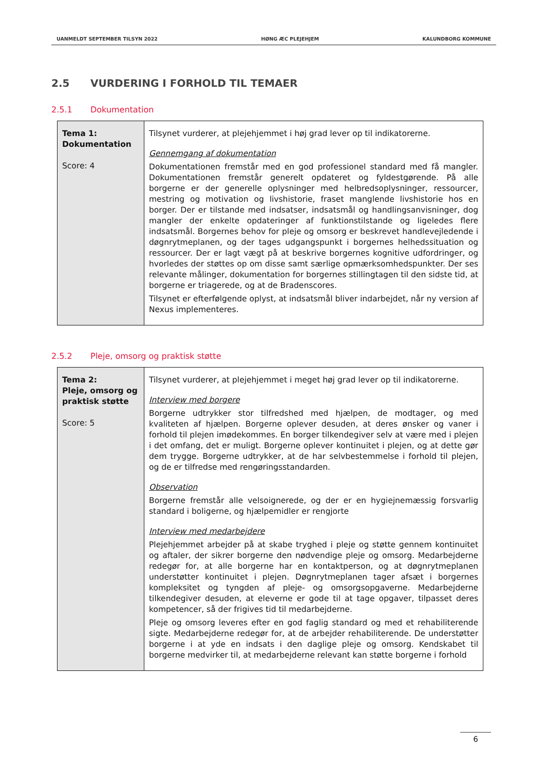UANMELDT SEPTEMBER TILSYN 2022 HØNG ÆC PLEJEHJEM KALUNDBORG KOMMUNE
2.5 VURDERING I FORHOLD TIL TEMAER
2.5.1 Dokumentation
| Tema 1: Dokumentation Score: 4 | Tilsynet vurderer, at plejehjemmet i høj grad lever op til indikatorerne. Gennemgang af dokumentation Dokumentationen fremstår med en god professionel standard med få mangler. Dokumentationen fremstår generelt opdateret og fyldestgørende. På alle borgerne er der generelle oplysninger med helbredsoplysninger, ressourcer, mestring og motivation og livshistorie, fraset manglende livshistorie hos en borger. Der er tilstande med indsatser, indsatsmål og handlingsanvisninger, dog mangler der enkelte opdateringer af funktionstilstande og ligeledes flere indsatsmål. Borgernes behov for pleje og omsorg er beskrevet handlevejledende i døgnrytmeplanen, og der tages udgangspunkt i borgernes helhedssituation og ressourcer. Der er lagt vægt på at beskrive borgernes kognitive udfordringer, og hvorledes der støttes op om disse samt særlige opmærksomhedspunkter. Der ses relevante målinger, dokumentation for borgernes stillingtagen til den sidste tid, at borgerne er triagerede, og at de Bradenscores. Tilsynet er efterfølgende oplyst, at indsatsmål bliver indarbejdet, når ny version af Nexus implementeres. |
2.5.2 Pleje, omsorg og praktisk støtte
| Tema 2: Pleje, omsorg og praktisk støtte Score: 5 | Tilsynet vurderer, at plejehjemmet i meget høj grad lever op til indikatorerne. Interview med borgere Borgerne udtrykker stor tilfredshed med hjælpen, de modtager, og med kvaliteten af hjælpen. Borgerne oplever desuden, at deres ønsker og vaner i forhold til plejen imødekommes. En borger tilkendegiver selv at være med i plejen i det omfang, det er muligt. Borgerne oplever kontinuitet i plejen, og at dette gør dem trygge. Borgerne udtrykker, at de har selvbestemmelse i forhold til plejen, og de er tilfredse med rengøringsstandarden. Observation Borgerne fremstår alle velsoignerede, og der er en hygiejnemæssig forsvarlig standard i boligerne, og hjælpemidler er rengjorte Interview med medarbejdere Plejehjemmet arbejder på at skabe tryghed i pleje og støtte gennem kontinuitet og aftaler, der sikrer borgerne den nødvendige pleje og omsorg. Medarbejderne redegør for, at alle borgerne har en kontaktperson, og at døgnrytmeplanen understøtter kontinuitet i plejen. Døgnrytmeplanen tager afsæt i borgernes kompleksitet og tyngden af pleje- og omsorgsopgaverne. Medarbejderne tilkendegiver desuden, at eleverne er gode til at tage opgaver, tilpasset deres kompetencer, så der frigives tid til medarbejderne. Pleje og omsorg leveres efter en god faglig standard og med et rehabiliterende sigte. Medarbejderne redegør for, at de arbejder rehabiliterende. De understøtter borgerne i at yde en indsats i den daglige pleje og omsorg. Kendskabet til borgerne medvirker til, at medarbejderne relevant kan støtte borgerne i forhold |
6